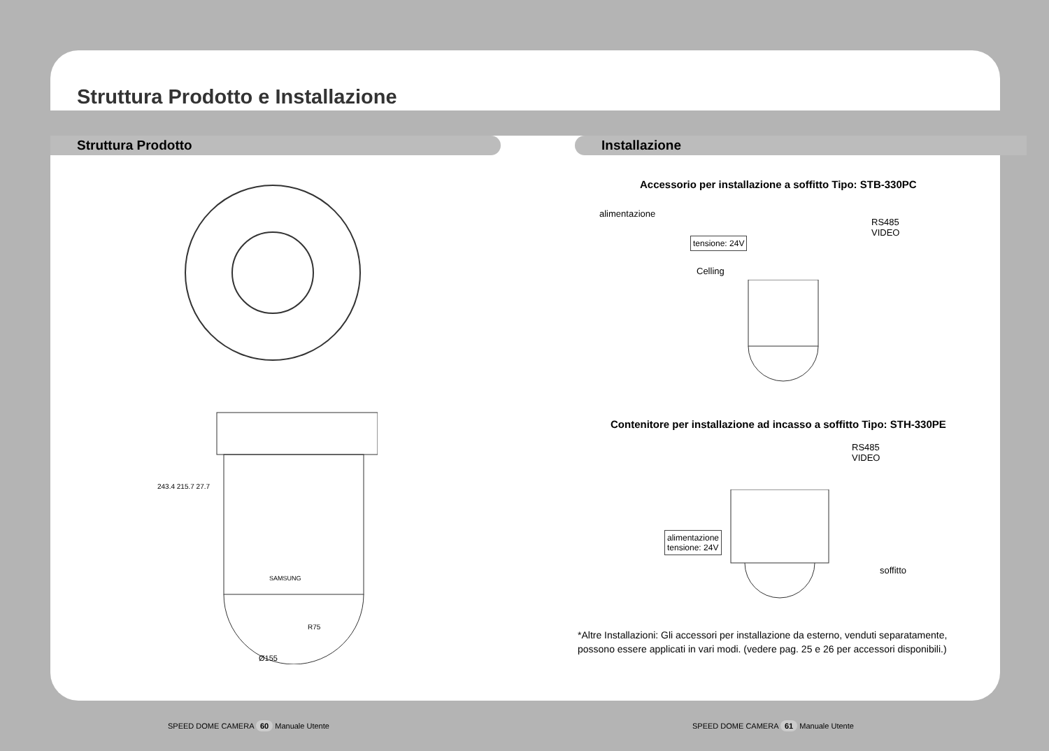Struttura Prodotto e Installazione
Struttura Prodotto Installazione
SAMSUNG
R75
Ø155
243.4 215.7 27.7
Accessorio per installazione a soffitto Tipo: STB-330PC
alimentazione
RS485
VIDEO
tensione: 24V
Celling
Contenitore per installazione ad incasso a soffitto Tipo: STH-330PE
RS485
VIDEO
alimentazione
tensione: 24V
soffitto
*Altre Installazioni: Gli accessori per installazione da esterno, venduti separatamente, possono essere applicati in vari modi. (vedere pag. 25 e 26 per accessori disponibili.)
SPEED DOME CAMERA 60 Manuale Utente
SPEED DOME CAMERA 61 Manuale Utente